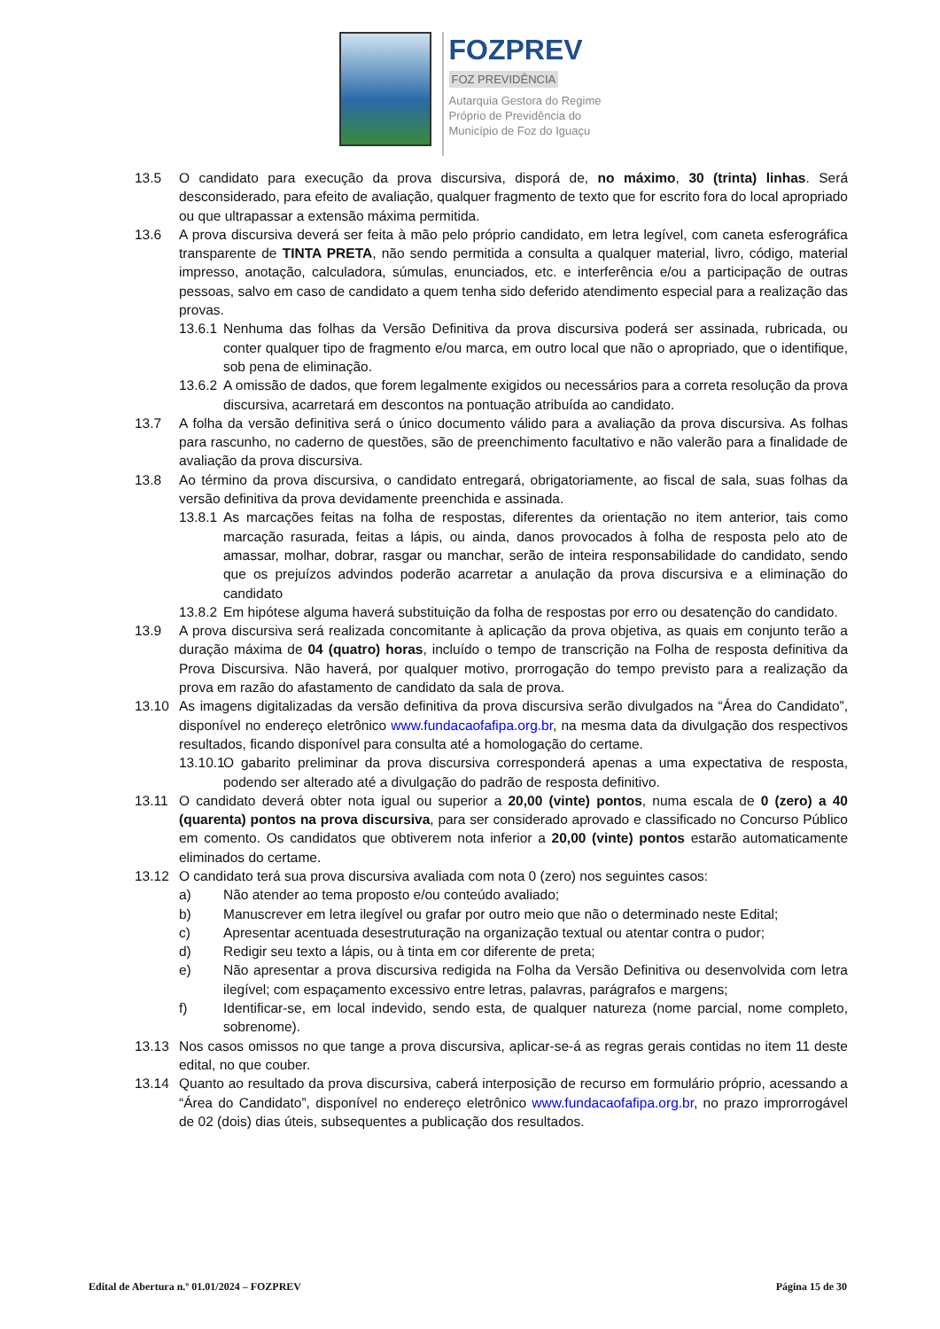FOZPREV
FOZ PREVIDÊNCIA
Autarquia Gestora do Regime
Próprio de Previdência do
Município de Foz do Iguaçu
13.5 O candidato para execução da prova discursiva, disporá de, no máximo, 30 (trinta) linhas. Será desconsiderado, para efeito de avaliação, qualquer fragmento de texto que for escrito fora do local apropriado ou que ultrapassar a extensão máxima permitida.
13.6 A prova discursiva deverá ser feita à mão pelo próprio candidato, em letra legível, com caneta esferográfica transparente de TINTA PRETA, não sendo permitida a consulta a qualquer material, livro, código, material impresso, anotação, calculadora, súmulas, enunciados, etc. e interferência e/ou a participação de outras pessoas, salvo em caso de candidato a quem tenha sido deferido atendimento especial para a realização das provas.
13.6.1
Nenhuma das folhas da Versão Definitiva da prova discursiva poderá ser assinada, rubricada, ou conter qualquer tipo de fragmento e/ou marca, em outro local que não o apropriado, que o identifique, sob pena de eliminação.
13.6.2
A omissão de dados, que forem legalmente exigidos ou necessários para a correta resolução da prova discursiva, acarretará em descontos na pontuação atribuída ao candidato.
13.7 A folha da versão definitiva será o único documento válido para a avaliação da prova discursiva. As folhas para rascunho, no caderno de questões, são de preenchimento facultativo e não valerão para a finalidade de avaliação da prova discursiva.
13.8 Ao término da prova discursiva, o candidato entregará, obrigatoriamente, ao fiscal de sala, suas folhas da versão definitiva da prova devidamente preenchida e assinada.
13.8.1
As marcações feitas na folha de respostas, diferentes da orientação no item anterior, tais como marcação rasurada, feitas a lápis, ou ainda, danos provocados à folha de resposta pelo ato de amassar, molhar, dobrar, rasgar ou manchar, serão de inteira responsabilidade do candidato, sendo que os prejuízos advindos poderão acarretar a anulação da prova discursiva e a eliminação do candidato
13.8.2
Em hipótese alguma haverá substituição da folha de respostas por erro ou desatenção do candidato.
13.9 A prova discursiva será realizada concomitante à aplicação da prova objetiva, as quais em conjunto terão a duração máxima de 04 (quatro) horas, incluído o tempo de transcrição na Folha de resposta definitiva da Prova Discursiva. Não haverá, por qualquer motivo, prorrogação do tempo previsto para a realização da prova em razão do afastamento de candidato da sala de prova.
13.10 As imagens digitalizadas da versão definitiva da prova discursiva serão divulgados na “Área do Candidato”, disponível no endereço eletrônico www.fundacaofafipa.org.br, na mesma data da divulgação dos respectivos resultados, ficando disponível para consulta até a homologação do certame.
13.10.1
O gabarito preliminar da prova discursiva corresponderá apenas a uma expectativa de resposta, podendo ser alterado até a divulgação do padrão de resposta definitivo.
13.11 O candidato deverá obter nota igual ou superior a 20,00 (vinte) pontos, numa escala de 0 (zero) a 40 (quarenta) pontos na prova discursiva, para ser considerado aprovado e classificado no Concurso Público em comento. Os candidatos que obtiverem nota inferior a 20,00 (vinte) pontos estarão automaticamente eliminados do certame.
13.12 O candidato terá sua prova discursiva avaliada com nota 0 (zero) nos seguintes casos:
a) Não atender ao tema proposto e/ou conteúdo avaliado;
b) Manuscrever em letra ilegível ou grafar por outro meio que não o determinado neste Edital;
c) Apresentar acentuada desestruturação na organização textual ou atentar contra o pudor;
d) Redigir seu texto a lápis, ou à tinta em cor diferente de preta;
e) Não apresentar a prova discursiva redigida na Folha da Versão Definitiva ou desenvolvida com letra ilegível; com espaçamento excessivo entre letras, palavras, parágrafos e margens;
f) Identificar-se, em local indevido, sendo esta, de qualquer natureza (nome parcial, nome completo, sobrenome).
13.13 Nos casos omissos no que tange a prova discursiva, aplicar-se-á as regras gerais contidas no item 11 deste edital, no que couber.
13.14 Quanto ao resultado da prova discursiva, caberá interposição de recurso em formulário próprio, acessando a “Área do Candidato”, disponível no endereço eletrônico www.fundacaofafipa.org.br, no prazo improrrogável de 02 (dois) dias úteis, subsequentes a publicação dos resultados.
Edital de Abertura n.º 01.01/2024 – FOZPREV Página 15 de 30